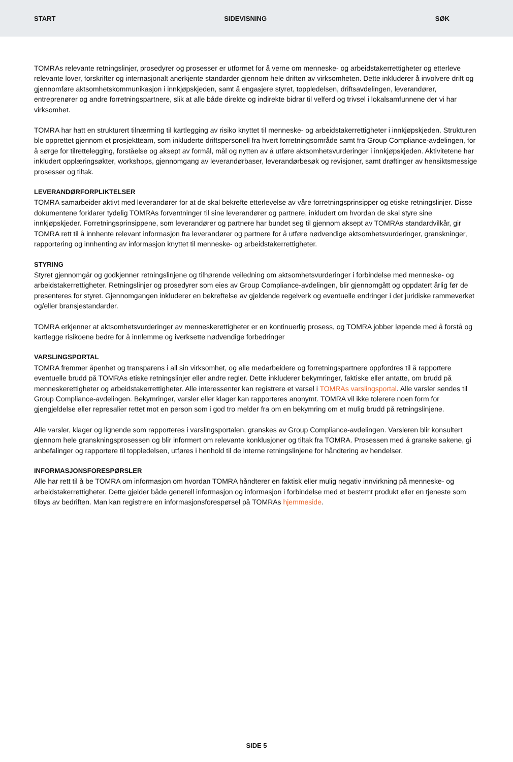START SIDEVISNING SØK
TOMRAs relevante retningslinjer, prosedyrer og prosesser er utformet for å verne om menneske- og arbeidstakerrettigheter og etterleve relevante lover, forskrifter og internasjonalt anerkjente standarder gjennom hele driften av virksomheten. Dette inkluderer å involvere drift og gjennomføre aktsomhetskommunikasjon i innkjøpskjeden, samt å engasjere styret, toppledelsen, driftsavdelingen, leverandører, entreprenører og andre forretningspartnere, slik at alle både direkte og indirekte bidrar til velferd og trivsel i lokalsamfunnene der vi har virksomhet.
TOMRA har hatt en strukturert tilnærming til kartlegging av risiko knyttet til menneske- og arbeidstakerrettigheter i innkjøpskjeden. Strukturen ble opprettet gjennom et prosjektteam, som inkluderte driftspersonell fra hvert forretningsområde samt fra Group Compliance-avdelingen, for å sørge for tilrettelegging, forståelse og aksept av formål, mål og nytten av å utføre aktsomhetsvurderinger i innkjøpskjeden. Aktivitetene har inkludert opplæringsøkter, workshops, gjennomgang av leverandørbaser, leverandørbesøk og revisjoner, samt drøftinger av hensiktsmessige prosesser og tiltak.
LEVERANDØRFORPLIKTELSER
TOMRA samarbeider aktivt med leverandører for at de skal bekrefte etterlevelse av våre forretningsprinsipper og etiske retningslinjer. Disse dokumentene forklarer tydelig TOMRAs forventninger til sine leverandører og partnere, inkludert om hvordan de skal styre sine innkjøpskjeder. Forretningsprinsippene, som leverandører og partnere har bundet seg til gjennom aksept av TOMRAs standardvilkår, gir TOMRA rett til å innhente relevant informasjon fra leverandører og partnere for å utføre nødvendige aktsomhetsvurderinger, granskninger, rapportering og innhenting av informasjon knyttet til menneske- og arbeidstakerrettigheter.
STYRING
Styret gjennomgår og godkjenner retningslinjene og tilhørende veiledning om aktsomhetsvurderinger i forbindelse med menneske- og arbeidstakerrettigheter. Retningslinjer og prosedyrer som eies av Group Compliance-avdelingen, blir gjennomgått og oppdatert årlig før de presenteres for styret. Gjennomgangen inkluderer en bekreftelse av gjeldende regelverk og eventuelle endringer i det juridiske rammeverket og/eller bransjestandarder.
TOMRA erkjenner at aktsomhetsvurderinger av menneskerettigheter er en kontinuerlig prosess, og TOMRA jobber løpende med å forstå og kartlegge risikoene bedre for å innlemme og iverksette nødvendige forbedringer
VARSLINGSPORTAL
TOMRA fremmer åpenhet og transparens i all sin virksomhet, og alle medarbeidere og forretningspartnere oppfordres til å rapportere eventuelle brudd på TOMRAs etiske retningslinjer eller andre regler. Dette inkluderer bekymringer, faktiske eller antatte, om brudd på menneskerettigheter og arbeidstakerrettigheter. Alle interessenter kan registrere et varsel i TOMRAs varslingsportal. Alle varsler sendes til Group Compliance-avdelingen. Bekymringer, varsler eller klager kan rapporteres anonymt. TOMRA vil ikke tolerere noen form for gjengjeldelse eller represalier rettet mot en person som i god tro melder fra om en bekymring om et mulig brudd på retningslinjene.
Alle varsler, klager og lignende som rapporteres i varslingsportalen, granskes av Group Compliance-avdelingen. Varsleren blir konsultert gjennom hele granskningsprosessen og blir informert om relevante konklusjoner og tiltak fra TOMRA. Prosessen med å granske sakene, gi anbefalinger og rapportere til toppledelsen, utføres i henhold til de interne retningslinjene for håndtering av hendelser.
INFORMASJONSFORESPØRSLER
Alle har rett til å be TOMRA om informasjon om hvordan TOMRA håndterer en faktisk eller mulig negativ innvirkning på menneske- og arbeidstakerrettigheter. Dette gjelder både generell informasjon og informasjon i forbindelse med et bestemt produkt eller en tjeneste som tilbys av bedriften. Man kan registrere en informasjonsforespørsel på TOMRAs hjemmeside.
SIDE 5